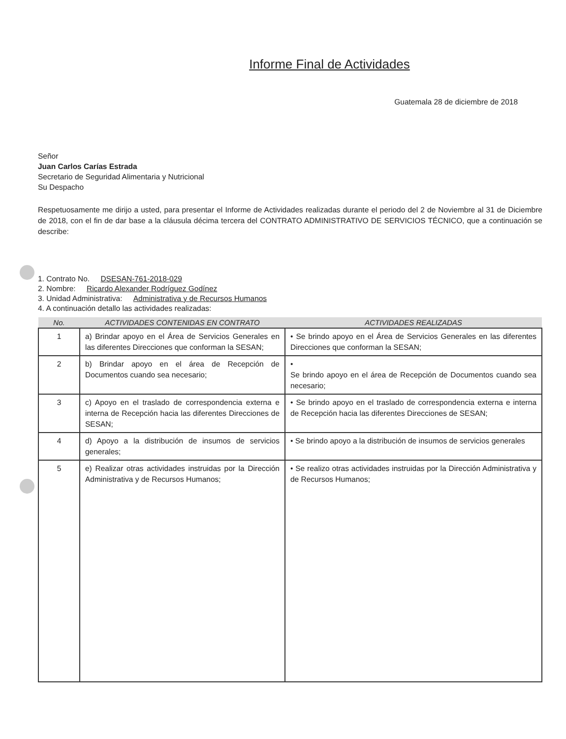Informe Final de Actividades
Guatemala 28 de diciembre de 2018
Señor
Juan Carlos Carías Estrada
Secretario de Seguridad Alimentaria y Nutricional
Su Despacho
Respetuosamente me dirijo a usted, para presentar el Informe de Actividades realizadas durante el periodo del 2 de Noviembre al 31 de Diciembre de 2018, con el fin de dar base a la cláusula décima tercera del CONTRATO ADMINISTRATIVO DE SERVICIOS TÉCNICO, que a continuación se describe:
1. Contrato No. DSESAN-761-2018-029
2. Nombre: Ricardo Alexander Rodríguez Godínez
3. Unidad Administrativa: Administrativa y de Recursos Humanos
4. A continuación detallo las actividades realizadas:
| No. | ACTIVIDADES CONTENIDAS EN CONTRATO | ACTIVIDADES REALIZADAS |
| --- | --- | --- |
| 1 | a) Brindar apoyo en el Área de Servicios Generales en las diferentes Direcciones que conforman la SESAN; | • Se brindo apoyo en el Área de Servicios Generales en las diferentes Direcciones que conforman la SESAN; |
| 2 | b) Brindar apoyo en el área de Recepción de Documentos cuando sea necesario; | • Se brindo apoyo en el área de Recepción de Documentos cuando sea necesario; |
| 3 | c) Apoyo en el traslado de correspondencia externa e interna de Recepción hacia las diferentes Direcciones de SESAN; | • Se brindo apoyo en el traslado de correspondencia externa e interna de Recepción hacia las diferentes Direcciones de SESAN; |
| 4 | d) Apoyo a la distribución de insumos de servicios generales; | • Se brindo apoyo a la distribución de insumos de servicios generales |
| 5 | e) Realizar otras actividades instruidas por la Dirección Administrativa y de Recursos Humanos; | • Se realizo otras actividades instruidas por la Dirección Administrativa y de Recursos Humanos; |